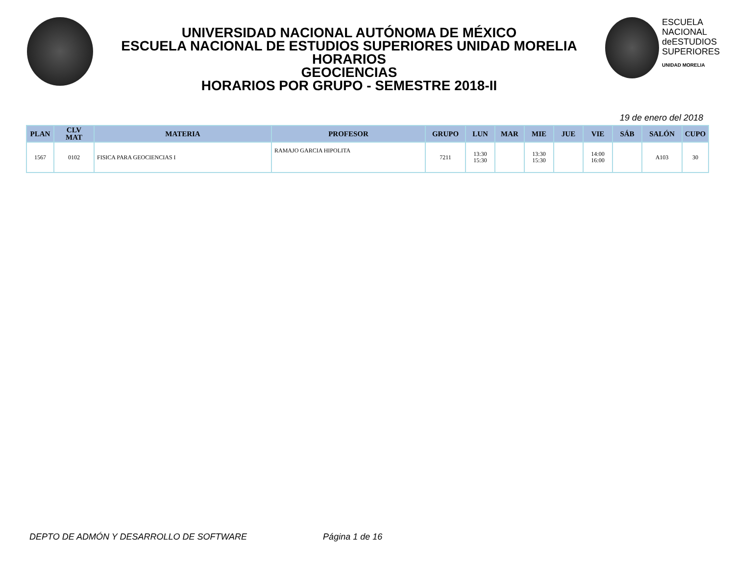UNIVERSIDAD NACIONAL AUTÓNOMA DE MÉXICO
ESCUELA NACIONAL DE ESTUDIOS SUPERIORES UNIDAD MORELIA
HORARIOS
GEOCIENCIAS
HORARIOS POR GRUPO - SEMESTRE 2018-II
ESCUELA
NACIONAL
deESTUDIOS
SUPERIORES
UNIDAD MORELIA
19 de enero del 2018
| PLAN | CLV MAT | MATERIA | PROFESOR | GRUPO | LUN | MAR | MIE | JUE | VIE | SÁB | SALÓN | CUPO |
| --- | --- | --- | --- | --- | --- | --- | --- | --- | --- | --- | --- | --- |
| 1567 | 0102 | FISICA PARA GEOCIENCIAS I | RAMAJO GARCIA HIPOLITA | 7211 | 13:30 15:30 | | 13:30 15:30 | | 14:00 16:00 | | A103 | 30 |
DEPTO DE ADMÓN Y DESARROLLO DE SOFTWARE Página 1 de 16